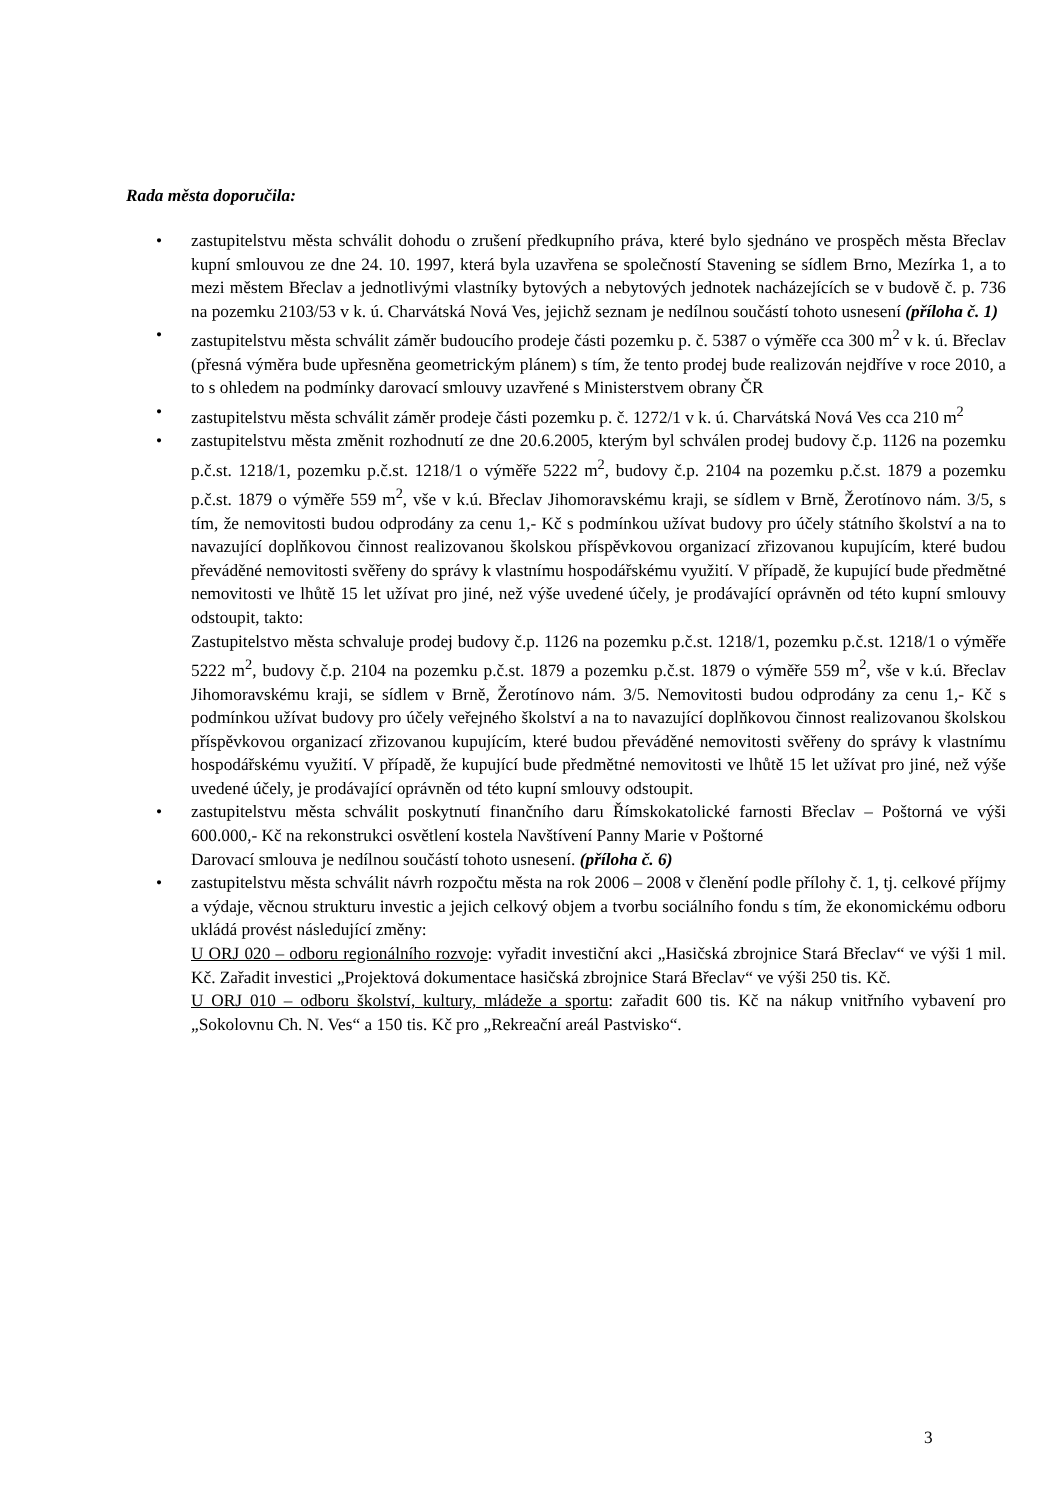Rada města doporučila:
• zastupitelstvu města schválit dohodu o zrušení předkupního práva, které bylo sjednáno ve prospěch města Břeclav kupní smlouvou ze dne 24. 10. 1997, která byla uzavřena se společností Stavening se sídlem Brno, Mezírka 1, a to mezi městem Břeclav a jednotlivými vlastníky bytových a nebytových jednotek nacházejících se v budově č. p. 736 na pozemku 2103/53 v k. ú. Charvátská Nová Ves, jejichž seznam je nedílnou součástí tohoto usnesení (příloha č. 1)
• zastupitelstvu města schválit záměr budoucího prodeje části pozemku p. č. 5387 o výměře cca 300 m<sup>2</sup> v k. ú. Břeclav (přesná výměra bude upřesněna geometrickým plánem) s tím, že tento prodej bude realizován nejdříve v roce 2010, a to s ohledem na podmínky darovací smlouvy uzavřené s Ministerstvem obrany ČR
• zastupitelstvu města schválit záměr prodeje části pozemku p. č. 1272/1 v k. ú. Charvátská Nová Ves cca 210 m<sup>2</sup>
• zastupitelstvu města změnit rozhodnutí ze dne 20.6.2005, kterým byl schválen prodej budovy č.p. 1126 na pozemku p.č.st. 1218/1, pozemku p.č.st. 1218/1 o výměře 5222 m<sup>2</sup>, budovy č.p. 2104 na pozemku p.č.st. 1879 a pozemku p.č.st. 1879 o výměře 559 m<sup>2</sup>, vše v k.ú. Břeclav Jihomoravskému kraji, se sídlem v Brně, Žerotínovo nám. 3/5, s tím, že nemovitosti budou odprodány za cenu 1,- Kč s podmínkou užívat budovy pro účely státního školství a na to navazující doplňkovou činnost realizovanou školskou příspěvkovou organizací zřizovanou kupujícím, které budou převáděné nemovitosti svěřeny do správy k vlastnímu hospodářskému využití. V případě, že kupující bude předmětné nemovitosti ve lhůtě 15 let užívat pro jiné, než výše uvedené účely, je prodávající oprávněn od této kupní smlouvy odstoupit, takto:
Zastupitelstvo města schvaluje prodej budovy č.p. 1126 na pozemku p.č.st. 1218/1, pozemku p.č.st. 1218/1 o výměře 5222 m<sup>2</sup>, budovy č.p. 2104 na pozemku p.č.st. 1879 a pozemku p.č.st. 1879 o výměře 559 m<sup>2</sup>, vše v k.ú. Břeclav Jihomoravskému kraji, se sídlem v Brně, Žerotínovo nám. 3/5. Nemovitosti budou odprodány za cenu 1,- Kč s podmínkou užívat budovy pro účely veřejného školství a na to navazující doplňkovou činnost realizovanou školskou příspěvkovou organizací zřizovanou kupujícím, které budou převáděné nemovitosti svěřeny do správy k vlastnímu hospodářskému využití. V případě, že kupující bude předmětné nemovitosti ve lhůtě 15 let užívat pro jiné, než výše uvedené účely, je prodávající oprávněn od této kupní smlouvy odstoupit.
• zastupitelstvu města schválit poskytnutí finančního daru Římskokatolické farnosti Břeclav – Poštorná ve výši 600.000,- Kč na rekonstrukci osvětlení kostela Navštívení Panny Marie v Poštorné
Darovací smlouva je nedílnou součástí tohoto usnesení. (příloha č. 6)
• zastupitelstvu města schválit návrh rozpočtu města na rok 2006 – 2008 v členění podle přílohy č. 1, tj. celkové příjmy a výdaje, věcnou strukturu investic a jejich celkový objem a tvorbu sociálního fondu s tím, že ekonomickému odboru ukládá provést následující změny:
U ORJ 020 – odboru regionálního rozvoje: vyřadit investiční akci „Hasičská zbrojnice Stará Břeclav“ ve výši 1 mil. Kč. Zařadit investici „Projektová dokumentace hasičská zbrojnice Stará Břeclav“ ve výši 250 tis. Kč.
U ORJ 010 – odboru školství, kultury, mládeže a sportu: zařadit 600 tis. Kč na nákup vnitřního vybavení pro „Sokolovnu Ch. N. Ves“ a 150 tis. Kč pro „Rekreační areál Pastvisko“.
3